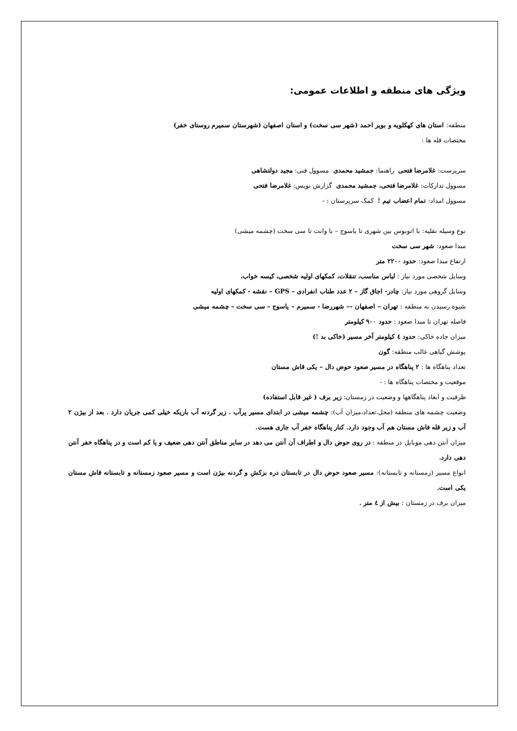ویژگی های منطقه و اطلاعات عمومی:
منطقه: استان های کهکلویه و بویر احمد (شهر سی سخت) و استان اصفهان (شهرستان سمیرم روستای خفر)
مختصات قله ها :
سرپرست: غلامرضا فتحی راهنما: جمشید محمدی مسوول فنی: مجید دولتشاهی
مسوول تدارکات: غلامرضا فتحی، جمشید محمدی گزارش نویس: غلامرضا فتحی
مسوول امداد: تمام اعضاب تیم ! کمک سرپرستان : -
نوع وسیله نقلیه: با اتوبوس بین شهری تا یاسوج – با وانت تا سی سخت (چشمه میشی)
مبدا صعود: شهر سی سخت
ارتفاع مبدا صعود: حدود ۲۲۰۰ متر
وسایل شخصی مورد نیاز : لباس مناسب، تنقلات، کمکهای اولیه شخصی، کیسه خواب،
وسایل گروهی مورد نیاز: چادر- اجاق گاز – ۲ عدد طناب انفرادی – GPS – نقشه - کمکهای اولیه
شیوه رسیدن به منطقه : تهران – اصفهان –– شهررضا - سمیرم – یاسوج – سی سخت – چشمه میشی
فاصله تهران تا مبدا صعود : حدود ۹۰۰ کیلومتر
میزان جاده خاکی: حدود ٤ کیلومتر آخر مسیر (خاکی بد !)
پوشش گیاهی غالب منطقه: گون
تعداد پناهگاه ها : ۲ پناهگاه در مسیر صعود حوض دال – یکی قاش مستان
موقعیت و مختصات پناهگاه ها : -
ظرفیت و ابعاد پناهگاهها و وضعیت در زمستان: زیر برف ( غیر قابل استفاده)
وضعیت چشمه های منطقه (محل،تعداد،میزان آب): چشمه میشی در ابتدای مسیر پرآب . زیر گردنه آب باریکه خیلی کمی جریان دارد . بعد از بیژن ۲ آب و زیر قله فاش مستان هم آب وجود دارد. کنار پناهگاه خفر آب جاری هست.
میزان آنتن دهی موبایل در منطقه : در روی حوض دال و اطراف آن آنتن می دهد در سایر مناطق آنتن دهی ضعیف و یا کم است و در پناهگاه خفر آنتن دهی دارد.
انواع مسیر (زمستانه و تابستانه): مسیر صعود حوض دال در تابستان دره بزکش و گردنه بیژن است و مسیر صعود زمستانه و تابستانه قاش مستان یکی است.
میزان برف در زمستان : بیش از ٤ متر .